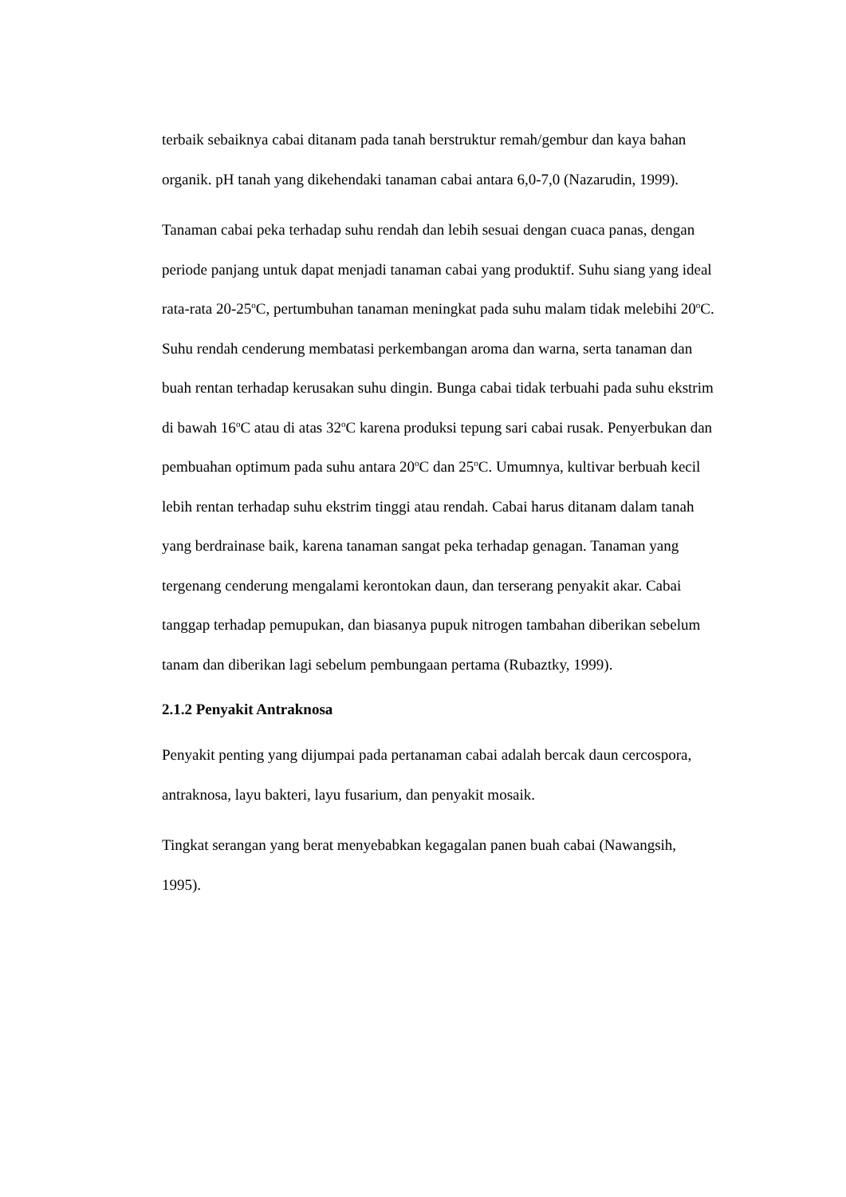terbaik sebaiknya cabai ditanam pada tanah berstruktur remah/gembur dan kaya bahan organik. pH tanah yang dikehendaki tanaman cabai antara 6,0-7,0 (Nazarudin, 1999).
Tanaman cabai peka terhadap suhu rendah dan lebih sesuai dengan cuaca panas, dengan periode panjang untuk dapat menjadi tanaman cabai yang produktif. Suhu siang yang ideal rata-rata 20-25<sup>o</sup>C, pertumbuhan tanaman meningkat pada suhu malam tidak melebihi 20<sup>o</sup>C. Suhu rendah cenderung membatasi perkembangan aroma dan warna, serta tanaman dan buah rentan terhadap kerusakan suhu dingin. Bunga cabai tidak terbuahi pada suhu ekstrim di bawah 16<sup>o</sup>C atau di atas 32<sup>o</sup>C karena produksi tepung sari cabai rusak. Penyerbukan dan pembuahan optimum pada suhu antara 20<sup>o</sup>C dan 25<sup>o</sup>C. Umumnya, kultivar berbuah kecil lebih rentan terhadap suhu ekstrim tinggi atau rendah. Cabai harus ditanam dalam tanah yang berdrainase baik, karena tanaman sangat peka terhadap genagan. Tanaman yang tergenang cenderung mengalami kerontokan daun, dan terserang penyakit akar. Cabai tanggap terhadap pemupukan, dan biasanya pupuk nitrogen tambahan diberikan sebelum tanam dan diberikan lagi sebelum pembungaan pertama (Rubaztky, 1999).
2.1.2 Penyakit Antraknosa
Penyakit penting yang dijumpai pada pertanaman cabai adalah bercak daun cercospora, antraknosa, layu bakteri, layu fusarium, dan penyakit mosaik.
Tingkat serangan yang berat menyebabkan kegagalan panen buah cabai (Nawangsih, 1995).